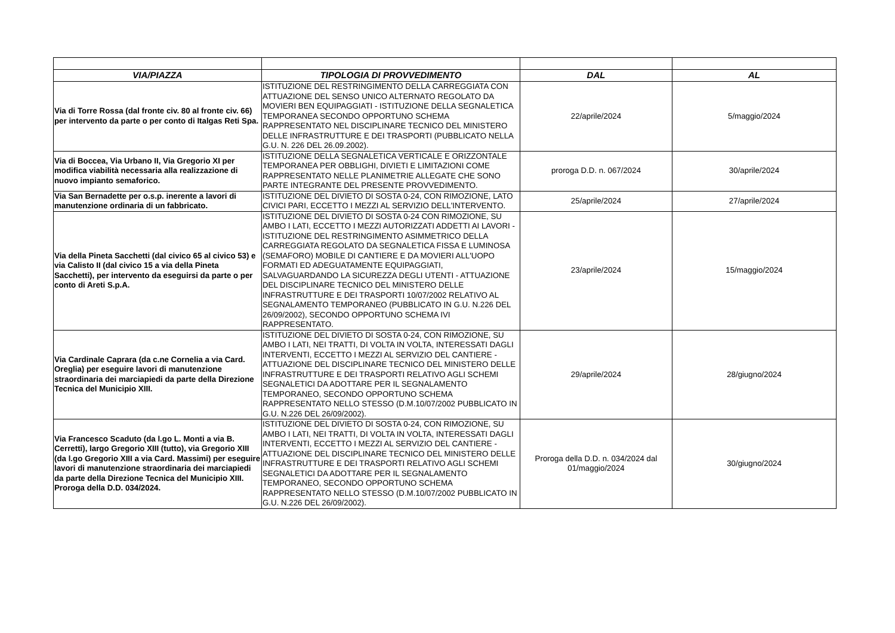| VIA/PIAZZA | TIPOLOGIA DI PROVVEDIMENTO | DAL | AL |
| --- | --- | --- | --- |
| Via di Torre Rossa (dal fronte civ. 80 al fronte civ. 66) per intervento da parte o per conto di Italgas Reti Spa. | ISTITUZIONE DEL RESTRINGIMENTO DELLA CARREGGIATA CON ATTUAZIONE DEL SENSO UNICO ALTERNATO REGOLATO DA MOVIERI BEN EQUIPAGGIATI - ISTITUZIONE DELLA SEGNALETICA TEMPORANEA SECONDO OPPORTUNO SCHEMA RAPPRESENTATO NEL DISCIPLINARE TECNICO DEL MINISTERO DELLE INFRASTRUTTURE E DEI TRASPORTI (PUBBLICATO NELLA G.U. N. 226 DEL 26.09.2002). | 22/aprile/2024 | 5/maggio/2024 |
| Via di Boccea, Via Urbano II, Via Gregorio XI per modifica viabilità necessaria alla realizzazione di nuovo impianto semaforico. | ISTITUZIONE DELLA SEGNALETICA VERTICALE E ORIZZONTALE TEMPORANEA PER OBBLIGHI, DIVIETI E LIMITAZIONI COME RAPPRESENTATO NELLE PLANIMETRIE ALLEGATE CHE SONO PARTE INTEGRANTE DEL PRESENTE PROVVEDIMENTO. | proroga D.D. n. 067/2024 | 30/aprile/2024 |
| Via San Bernadette per o.s.p. inerente a lavori di manutenzione ordinaria di un fabbricato. | ISTITUZIONE DEL DIVIETO DI SOSTA 0-24, CON RIMOZIONE, LATO CIVICI PARI, ECCETTO I MEZZI AL SERVIZIO DELL'INTERVENTO. | 25/aprile/2024 | 27/aprile/2024 |
| Via della Pineta Sacchetti (dal civico 65 al civico 53) e via Calisto II (dal civico 15 a via della Pineta Sacchetti), per intervento da eseguirsi da parte o per conto di Areti S.p.A. | ISTITUZIONE DEL DIVIETO DI SOSTA 0-24 CON RIMOZIONE, SU AMBO I LATI, ECCETTO I MEZZI AUTORIZZATI ADDETTI AI LAVORI - ISTITUZIONE DEL RESTRINGIMENTO ASIMMETRICO DELLA CARREGGIATA REGOLATO DA SEGNALETICA FISSA E LUMINOSA (SEMAFORO) MOBILE DI CANTIERE E DA MOVIERI ALL'UOPO FORMATI ED ADEGUATAMENTE EQUIPAGGIATI, SALVAGUARDANDO LA SICUREZZA DEGLI UTENTI - ATTUAZIONE DEL DISCIPLINARE TECNICO DEL MINISTERO DELLE INFRASTRUTTURE E DEI TRASPORTI 10/07/2002 RELATIVO AL SEGNALAMENTO TEMPORANEO (PUBBLICATO IN G.U. N.226 DEL 26/09/2002), SECONDO OPPORTUNO SCHEMA IVI RAPPRESENTATO. | 23/aprile/2024 | 15/maggio/2024 |
| Via Cardinale Caprara (da c.ne Cornelia a via Card. Oreglia) per eseguire lavori di manutenzione straordinaria dei marciapiedi da parte della Direzione Tecnica del Municipio XIII. | ISTITUZIONE DEL DIVIETO DI SOSTA 0-24, CON RIMOZIONE, SU AMBO I LATI, NEI TRATTI, DI VOLTA IN VOLTA, INTERESSATI DAGLI INTERVENTI, ECCETTO I MEZZI AL SERVIZIO DEL CANTIERE - ATTUAZIONE DEL DISCIPLINARE TECNICO DEL MINISTERO DELLE INFRASTRUTTURE E DEI TRASPORTI RELATIVO AGLI SCHEMI SEGNALETICI DA ADOTTARE PER IL SEGNALAMENTO TEMPORANEO, SECONDO OPPORTUNO SCHEMA RAPPRESENTATO NELLO STESSO (D.M.10/07/2002 PUBBLICATO IN G.U. N.226 DEL 26/09/2002). | 29/aprile/2024 | 28/giugno/2024 |
| Via Francesco Scaduto (da l.go L. Monti a via B. Cerretti), largo Gregorio XIII (tutto), via Gregorio XIII (da l.go Gregorio XIII a via Card. Massimi) per eseguire lavori di manutenzione straordinaria dei marciapiedi da parte della Direzione Tecnica del Municipio XIII. Proroga della D.D. 034/2024. | ISTITUZIONE DEL DIVIETO DI SOSTA 0-24, CON RIMOZIONE, SU AMBO I LATI, NEI TRATTI, DI VOLTA IN VOLTA, INTERESSATI DAGLI INTERVENTI, ECCETTO I MEZZI AL SERVIZIO DEL CANTIERE - ATTUAZIONE DEL DISCIPLINARE TECNICO DEL MINISTERO DELLE INFRASTRUTTURE E DEI TRASPORTI RELATIVO AGLI SCHEMI SEGNALETICI DA ADOTTARE PER IL SEGNALAMENTO TEMPORANEO, SECONDO OPPORTUNO SCHEMA RAPPRESENTATO NELLO STESSO (D.M.10/07/2002 PUBBLICATO IN G.U. N.226 DEL 26/09/2002). | Proroga della D.D. n. 034/2024 dal 01/maggio/2024 | 30/giugno/2024 |